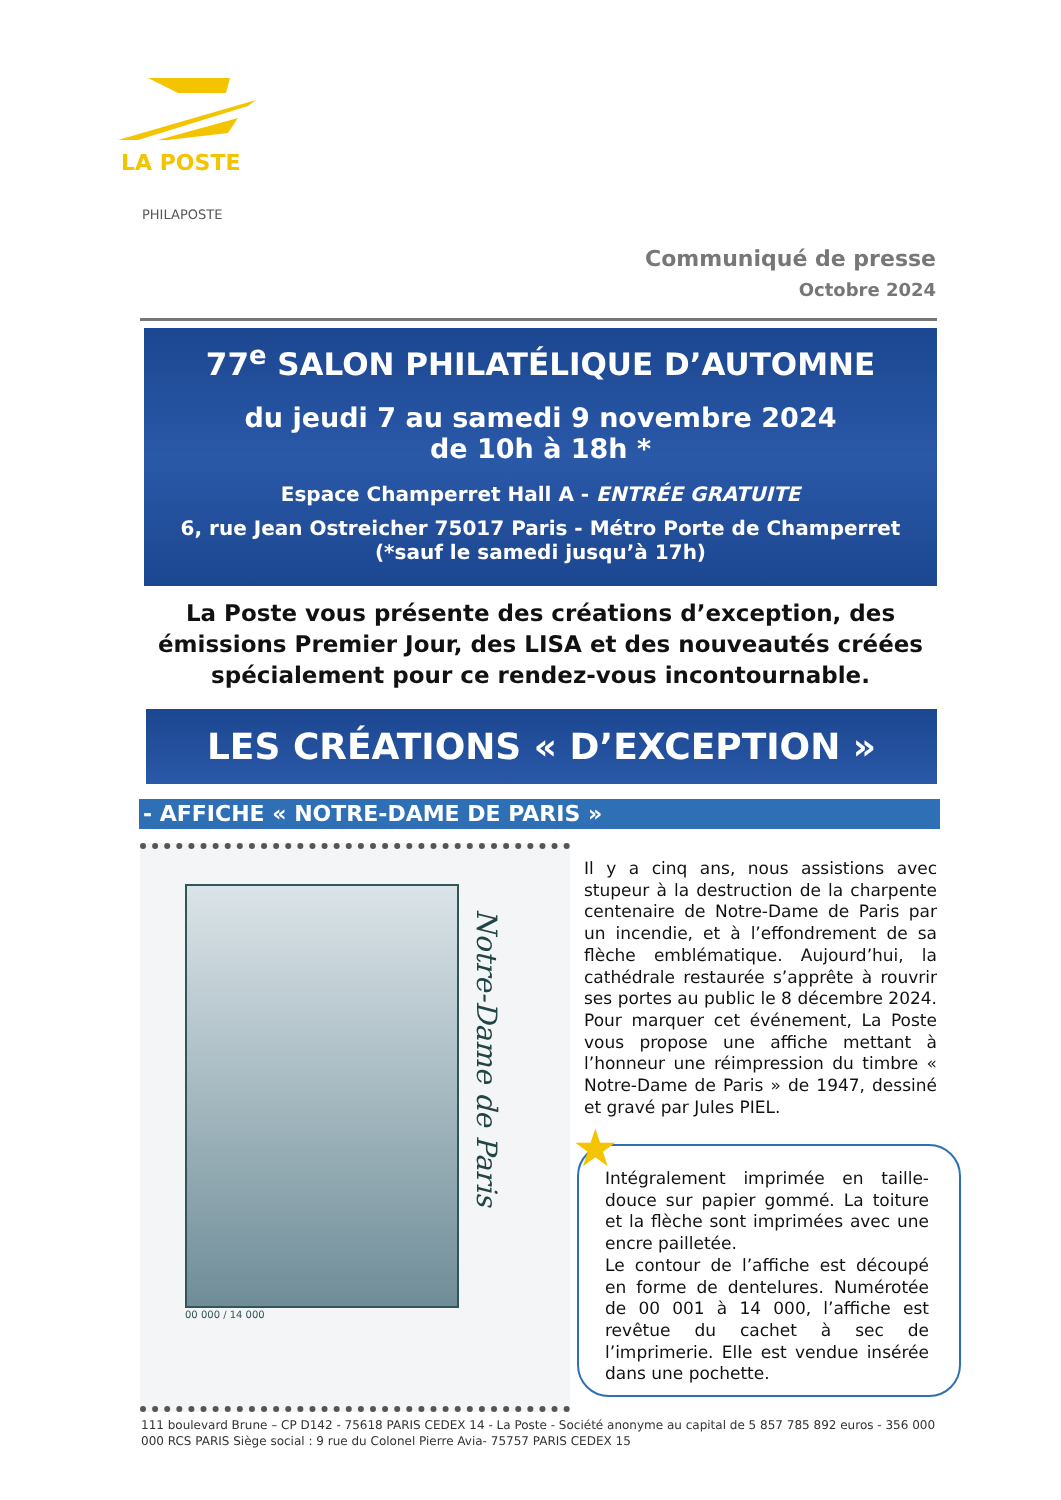LA POSTE
PHILAPOSTE
Communiqué de presse
Octobre 2024
77<sup>e</sup> SALON PHILATÉLIQUE D’AUTOMNE
du jeudi 7 au samedi 9 novembre 2024
de 10h à 18h *
Espace Champerret Hall A - ENTRÉE GRATUITE
6, rue Jean Ostreicher 75017 Paris - Métro Porte de Champerret
(*sauf le samedi jusqu’à 17h)
La Poste vous présente des créations d’exception, des émissions Premier Jour, des LISA et des nouveautés créées spécialement pour ce rendez-vous incontournable.
LES CRÉATIONS « D’EXCEPTION »
- AFFICHE « NOTRE-DAME DE PARIS »
Notre-Dame de Paris
00 000 / 14 000
Il y a cinq ans, nous assistions avec stupeur à la destruction de la charpente centenaire de Notre-Dame de Paris par un incendie, et à l’effondrement de sa flèche emblématique. Aujourd’hui, la cathédrale restaurée s’apprête à rouvrir ses portes au public le 8 décembre 2024. Pour marquer cet événement, La Poste vous propose une affiche mettant à l’honneur une réimpression du timbre « Notre-Dame de Paris » de 1947, dessiné et gravé par Jules PIEL.
Intégralement imprimée en taille-douce sur papier gommé. La toiture et la flèche sont imprimées avec une encre pailletée.
Le contour de l’affiche est découpé en forme de dentelures. Numérotée de 00 001 à 14 000, l’affiche est revêtue du cachet à sec de l’imprimerie. Elle est vendue insérée dans une pochette.
★
111 boulevard Brune – CP D142 - 75618 PARIS CEDEX 14 - La Poste - Société anonyme au capital de 5 857 785 892 euros - 356 000 000 RCS PARIS Siège social : 9 rue du Colonel Pierre Avia- 75757 PARIS CEDEX 15